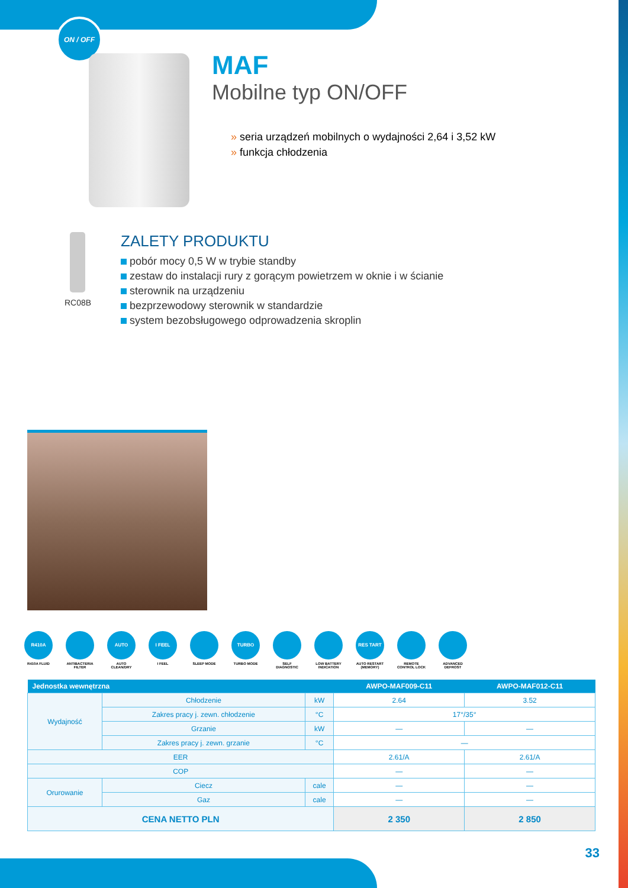ON / OFF
MAF
Mobilne typ ON/OFF
» seria urządzeń mobilnych o wydajności 2,64 i 3,52 kW
» funkcja chłodzenia
RC08B
ZALETY PRODUKTU
pobór mocy 0,5 W w trybie standby
zestaw do instalacji rury z gorącym powietrzem w oknie i w ścianie
sterownik na urządzeniu
bezprzewodowy sterownik w standardzie
system bezobsługowego odprowadzenia skroplin
R410A
R410A FLUID
ANTIBACTERIA FILTER
AUTO
AUTO CLEAN/DRY
I FEEL
I FEEL
SLEEP MODE
TURBO
TURBO MODE
SELF DIAGNOSTIC
LOW BATTERY INDICATION
RES TART
AUTO RESTART (MEMORY)
REMOTE CONTROL LOCK
ADVANCED DEFROST
| Jednostka wewnętrzna | | | | AWPO-MAF009-C11 | AWPO-MAF012-C11 |
| --- | --- | --- | --- | --- | --- |
| Wydajność | Chłodzenie | | kW | 2.64 | 3.52 |
| | Zakres pracy j. zewn. chłodzenie | | °C | 17°/35° | |
| | Grzanie | | kW | — | — |
| | Zakres pracy j. zewn. grzanie | | °C | — | |
| EER | | | | 2.61/A | 2.61/A |
| COP | | | | — | — |
| Orurowanie | Ciecz | cale | | — | — |
| | Gaz | cale | | — | — |
| CENA NETTO PLN | | | | 2 350 | 2 850 |
33